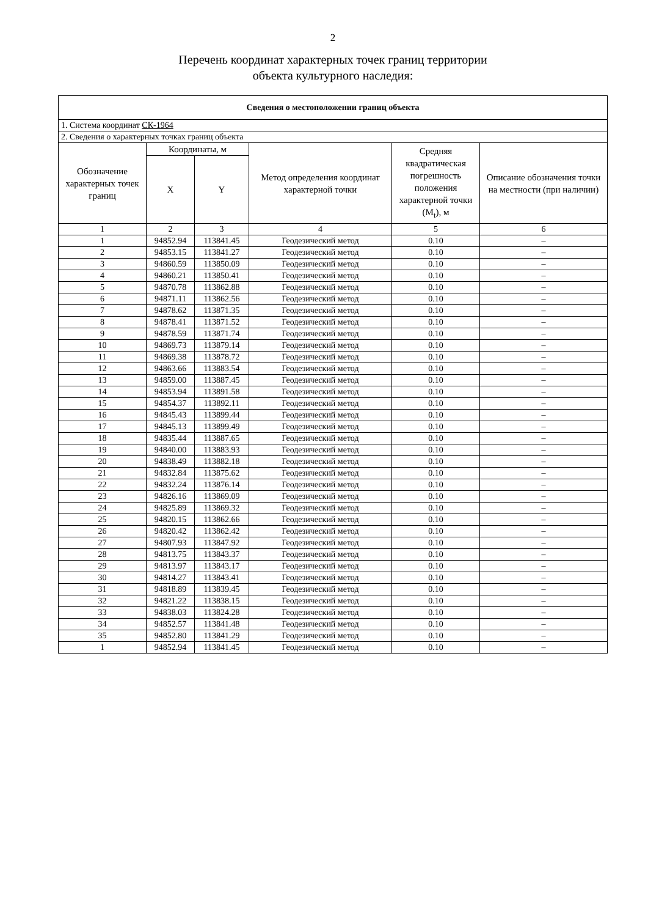2
Перечень координат характерных точек границ территории
объекта культурного наследия:
| Сведения о местоположении границ объекта | | | | | |
| --- | --- | --- | --- | --- | --- |
| 1. Система координат СК-1964 | | | | | |
| 2. Сведения о характерных точках границ объекта | | | | | |
| Обозначение характерных точек границ | Координаты, м | | Метод определения координат характерной точки | Средняя квадратическая погрешность положения характерной точки (M<sub>t</sub>), м | Описание обозначения точки на местности (при наличии) |
| | X | Y | | | |
| 1 | 2 | 3 | 4 | 5 | 6 |
| 1 | 94852.94 | 113841.45 | Геодезический метод | 0.10 | – |
| 2 | 94853.15 | 113841.27 | Геодезический метод | 0.10 | – |
| 3 | 94860.59 | 113850.09 | Геодезический метод | 0.10 | – |
| 4 | 94860.21 | 113850.41 | Геодезический метод | 0.10 | – |
| 5 | 94870.78 | 113862.88 | Геодезический метод | 0.10 | – |
| 6 | 94871.11 | 113862.56 | Геодезический метод | 0.10 | – |
| 7 | 94878.62 | 113871.35 | Геодезический метод | 0.10 | – |
| 8 | 94878.41 | 113871.52 | Геодезический метод | 0.10 | – |
| 9 | 94878.59 | 113871.74 | Геодезический метод | 0.10 | – |
| 10 | 94869.73 | 113879.14 | Геодезический метод | 0.10 | – |
| 11 | 94869.38 | 113878.72 | Геодезический метод | 0.10 | – |
| 12 | 94863.66 | 113883.54 | Геодезический метод | 0.10 | – |
| 13 | 94859.00 | 113887.45 | Геодезический метод | 0.10 | – |
| 14 | 94853.94 | 113891.58 | Геодезический метод | 0.10 | – |
| 15 | 94854.37 | 113892.11 | Геодезический метод | 0.10 | – |
| 16 | 94845.43 | 113899.44 | Геодезический метод | 0.10 | – |
| 17 | 94845.13 | 113899.49 | Геодезический метод | 0.10 | – |
| 18 | 94835.44 | 113887.65 | Геодезический метод | 0.10 | – |
| 19 | 94840.00 | 113883.93 | Геодезический метод | 0.10 | – |
| 20 | 94838.49 | 113882.18 | Геодезический метод | 0.10 | – |
| 21 | 94832.84 | 113875.62 | Геодезический метод | 0.10 | – |
| 22 | 94832.24 | 113876.14 | Геодезический метод | 0.10 | – |
| 23 | 94826.16 | 113869.09 | Геодезический метод | 0.10 | – |
| 24 | 94825.89 | 113869.32 | Геодезический метод | 0.10 | – |
| 25 | 94820.15 | 113862.66 | Геодезический метод | 0.10 | – |
| 26 | 94820.42 | 113862.42 | Геодезический метод | 0.10 | – |
| 27 | 94807.93 | 113847.92 | Геодезический метод | 0.10 | – |
| 28 | 94813.75 | 113843.37 | Геодезический метод | 0.10 | – |
| 29 | 94813.97 | 113843.17 | Геодезический метод | 0.10 | – |
| 30 | 94814.27 | 113843.41 | Геодезический метод | 0.10 | – |
| 31 | 94818.89 | 113839.45 | Геодезический метод | 0.10 | – |
| 32 | 94821.22 | 113838.15 | Геодезический метод | 0.10 | – |
| 33 | 94838.03 | 113824.28 | Геодезический метод | 0.10 | – |
| 34 | 94852.57 | 113841.48 | Геодезический метод | 0.10 | – |
| 35 | 94852.80 | 113841.29 | Геодезический метод | 0.10 | – |
| 1 | 94852.94 | 113841.45 | Геодезический метод | 0.10 | – |